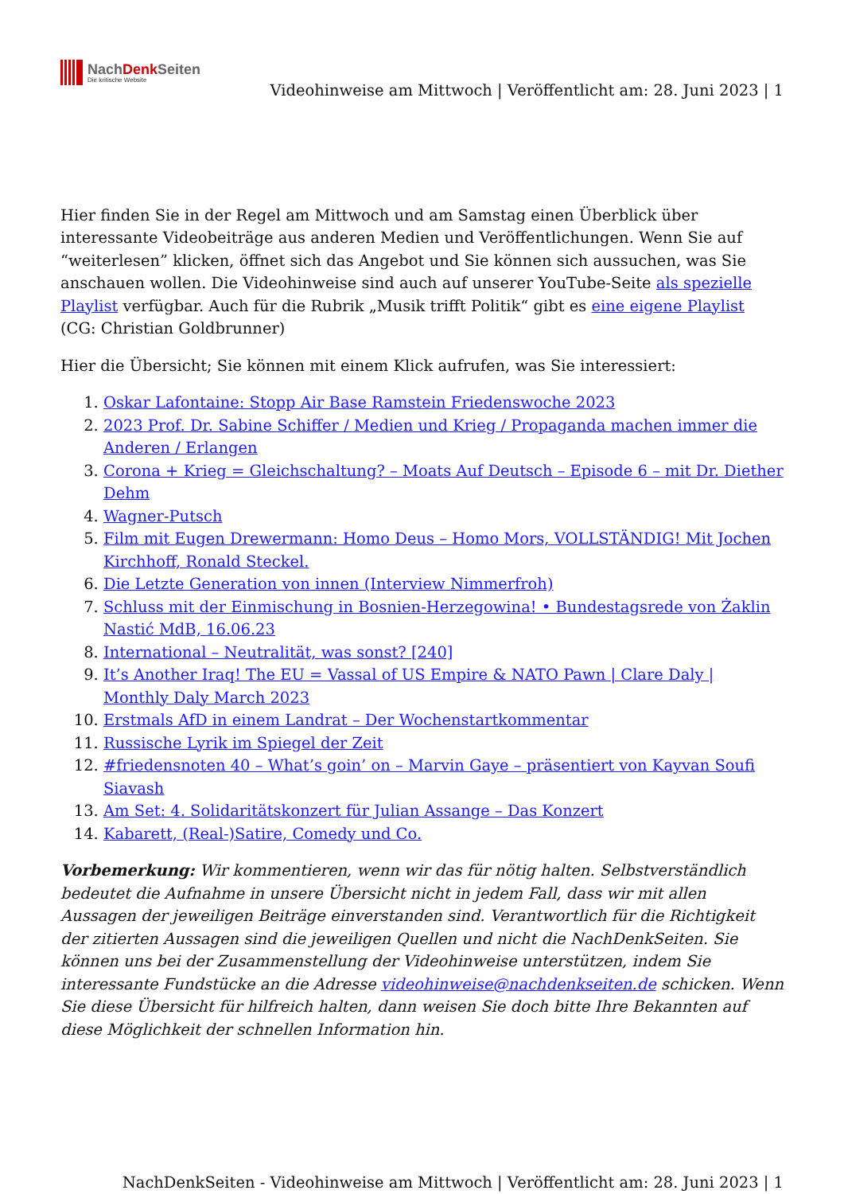NachDenk Seiten
Die kritische Website
Videohinweise am Mittwoch | Veröffentlicht am: 28. Juni 2023 | 1
Hier finden Sie in der Regel am Mittwoch und am Samstag einen Überblick über interessante Videobeiträge aus anderen Medien und Veröffentlichungen. Wenn Sie auf “weiterlesen” klicken, öffnet sich das Angebot und Sie können sich aussuchen, was Sie anschauen wollen. Die Videohinweise sind auch auf unserer YouTube-Seite als spezielle Playlist verfügbar. Auch für die Rubrik „Musik trifft Politik“ gibt es eine eigene Playlist (CG: Christian Goldbrunner)
Hier die Übersicht; Sie können mit einem Klick aufrufen, was Sie interessiert:
1. Oskar Lafontaine: Stopp Air Base Ramstein Friedenswoche 2023
2. 2023 Prof. Dr. Sabine Schiffer / Medien und Krieg / Propaganda machen immer die Anderen / Erlangen
3. Corona + Krieg = Gleichschaltung? – Moats Auf Deutsch – Episode 6 – mit Dr. Diether Dehm
4. Wagner-Putsch
5. Film mit Eugen Drewermann: Homo Deus – Homo Mors, VOLLSTÄNDIG! Mit Jochen Kirchhoff, Ronald Steckel.
6. Die Letzte Generation von innen (Interview Nimmerfroh)
7. Schluss mit der Einmischung in Bosnien-Herzegowina! • Bundestagsrede von Żaklin Nastić MdB, 16.06.23
8. International – Neutralität, was sonst? [240]
9. It’s Another Iraq! The EU = Vassal of US Empire & NATO Pawn | Clare Daly | Monthly Daly March 2023
10. Erstmals AfD in einem Landrat – Der Wochenstartkommentar
11. Russische Lyrik im Spiegel der Zeit
12. #friedensnoten 40 – What’s goin’ on – Marvin Gaye – präsentiert von Kayvan Soufi Siavash
13. Am Set: 4. Solidaritätskonzert für Julian Assange – Das Konzert
14. Kabarett, (Real-)Satire, Comedy und Co.
Vorbemerkung: Wir kommentieren, wenn wir das für nötig halten. Selbstverständlich bedeutet die Aufnahme in unsere Übersicht nicht in jedem Fall, dass wir mit allen Aussagen der jeweiligen Beiträge einverstanden sind. Verantwortlich für die Richtigkeit der zitierten Aussagen sind die jeweiligen Quellen und nicht die NachDenkSeiten. Sie können uns bei der Zusammenstellung der Videohinweise unterstützen, indem Sie interessante Fundstücke an die Adresse videohinweise@nachdenkseiten.de schicken. Wenn Sie diese Übersicht für hilfreich halten, dann weisen Sie doch bitte Ihre Bekannten auf diese Möglichkeit der schnellen Information hin.
NachDenkSeiten - Videohinweise am Mittwoch | Veröffentlicht am: 28. Juni 2023 | 1